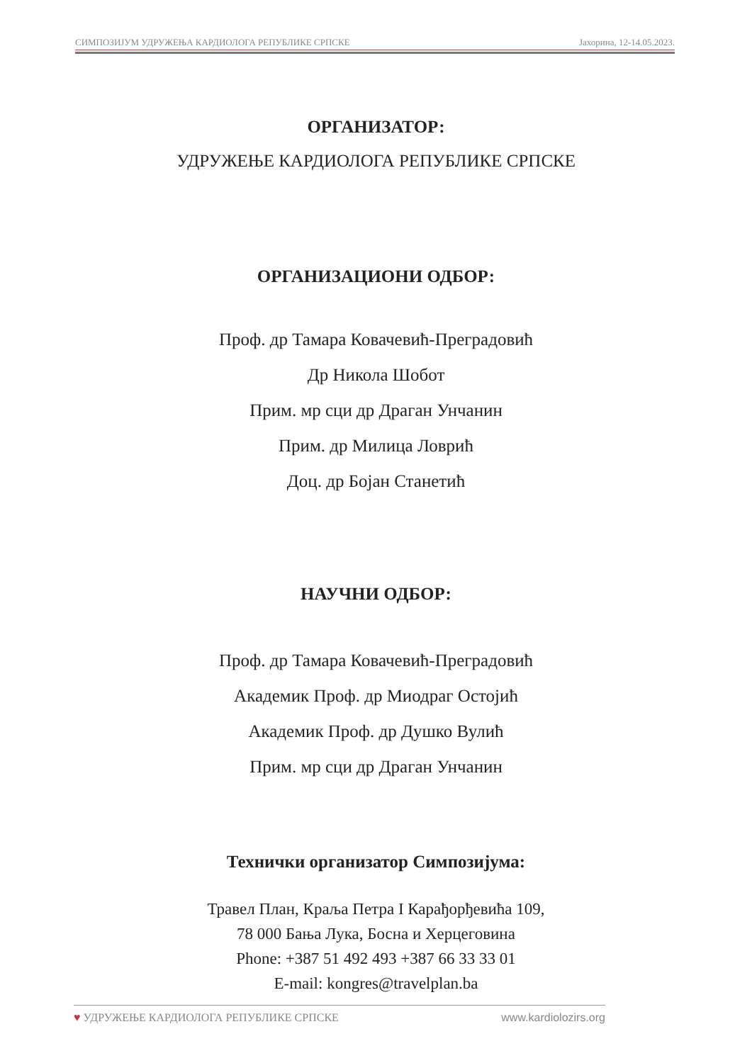СИМПОЗИЈУМ УДРУЖЕЊА КАРДИОЛОГА РЕПУБЛИКЕ СРПСКЕ Јахорина, 12-14.05.2023.
ОРГАНИЗАТОР:
УДРУЖЕЊЕ КАРДИОЛОГА РЕПУБЛИКЕ СРПСКЕ
ОРГАНИЗАЦИОНИ ОДБОР:
Проф. др Тамара Ковачевић-Преградовић
Др Никола Шобот
Прим. мр сци др Драган Унчанин
Прим. др Милица Ловрић
Доц. др Бојан Станетић
НАУЧНИ ОДБОР:
Проф. др Тамара Ковачевић-Преградовић
Академик Проф. др Миодраг Остојић
Академик Проф. др Душко Вулић
Прим. мр сци др Драган Унчанин
Технички организатор Симпозијума:
Травел План, Краља Петра I Карађорђевића 109,
78 000 Бања Лука, Босна и Херцеговина
Phone: +387 51 492 493 +387 66 33 33 01
E-mail: kongres@travelplan.ba
♥ УДРУЖЕЊЕ КАРДИОЛОГА РЕПУБЛИКЕ СРПСКЕ www.kardiolozirs.org